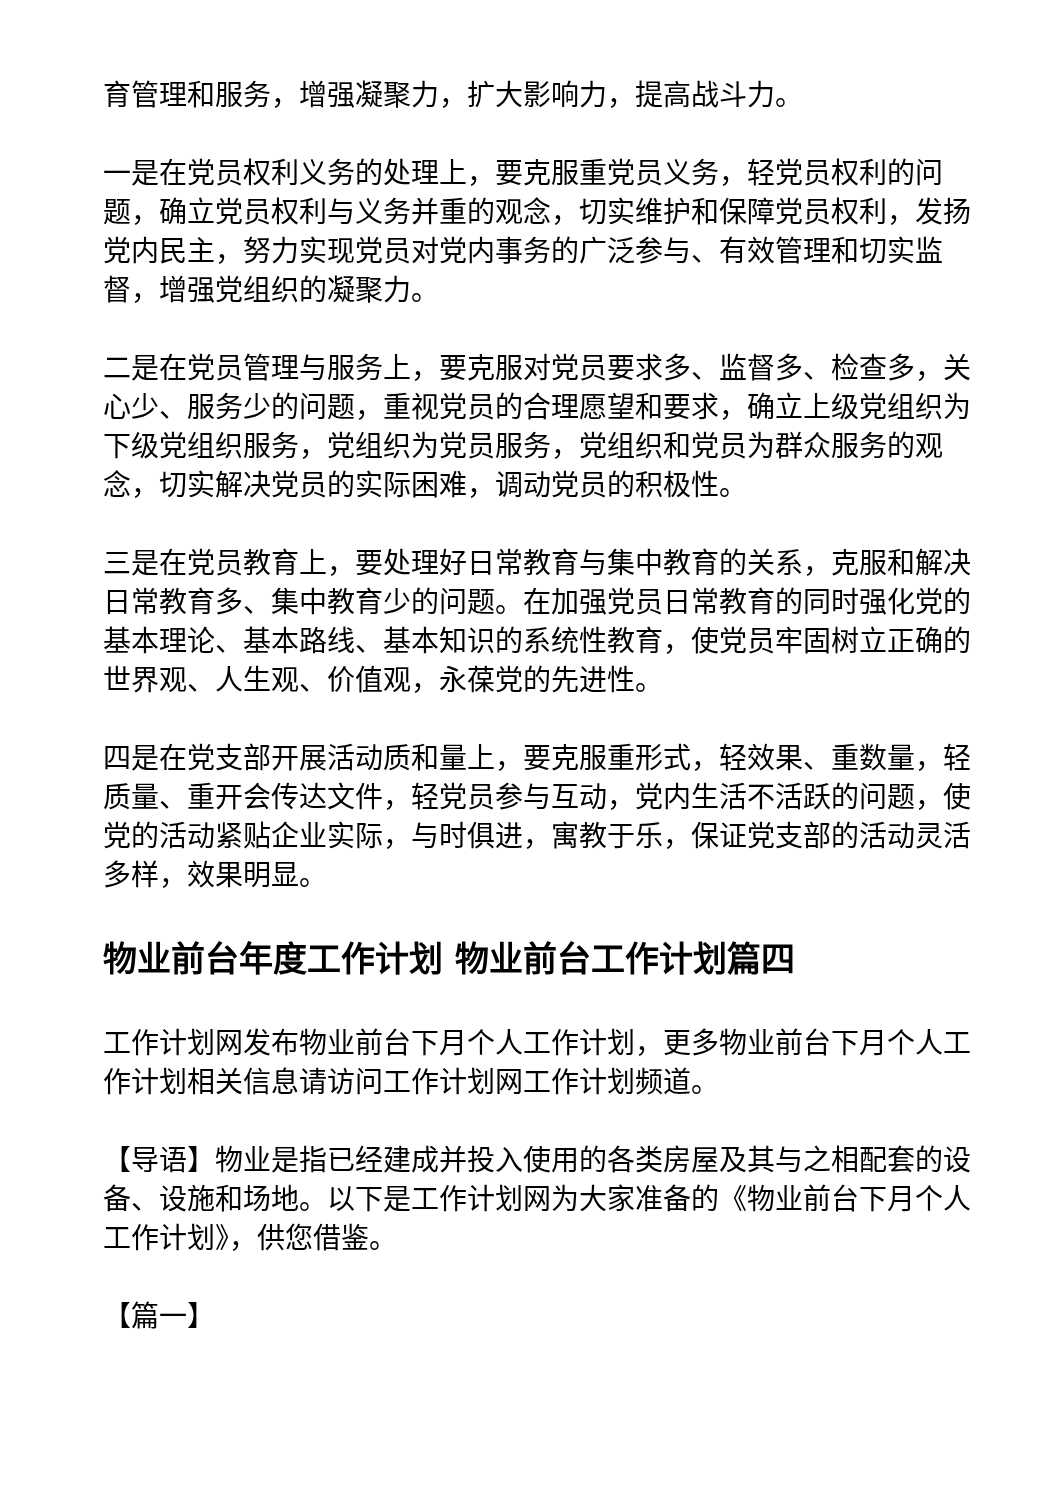育管理和服务，增强凝聚力，扩大影响力，提高战斗力。
一是在党员权利义务的处理上，要克服重党员义务，轻党员权利的问题，确立党员权利与义务并重的观念，切实维护和保障党员权利，发扬党内民主，努力实现党员对党内事务的广泛参与、有效管理和切实监督，增强党组织的凝聚力。
二是在党员管理与服务上，要克服对党员要求多、监督多、检查多，关心少、服务少的问题，重视党员的合理愿望和要求，确立上级党组织为下级党组织服务，党组织为党员服务，党组织和党员为群众服务的观念，切实解决党员的实际困难，调动党员的积极性。
三是在党员教育上，要处理好日常教育与集中教育的关系，克服和解决日常教育多、集中教育少的问题。在加强党员日常教育的同时强化党的基本理论、基本路线、基本知识的系统性教育，使党员牢固树立正确的世界观、人生观、价值观，永葆党的先进性。
四是在党支部开展活动质和量上，要克服重形式，轻效果、重数量，轻质量、重开会传达文件，轻党员参与互动，党内生活不活跃的问题，使党的活动紧贴企业实际，与时俱进，寓教于乐，保证党支部的活动灵活多样，效果明显。
物业前台年度工作计划 物业前台工作计划篇四
工作计划网发布物业前台下月个人工作计划，更多物业前台下月个人工作计划相关信息请访问工作计划网工作计划频道。
【导语】物业是指已经建成并投入使用的各类房屋及其与之相配套的设备、设施和场地。以下是工作计划网为大家准备的《物业前台下月个人工作计划》，供您借鉴。
【篇一】